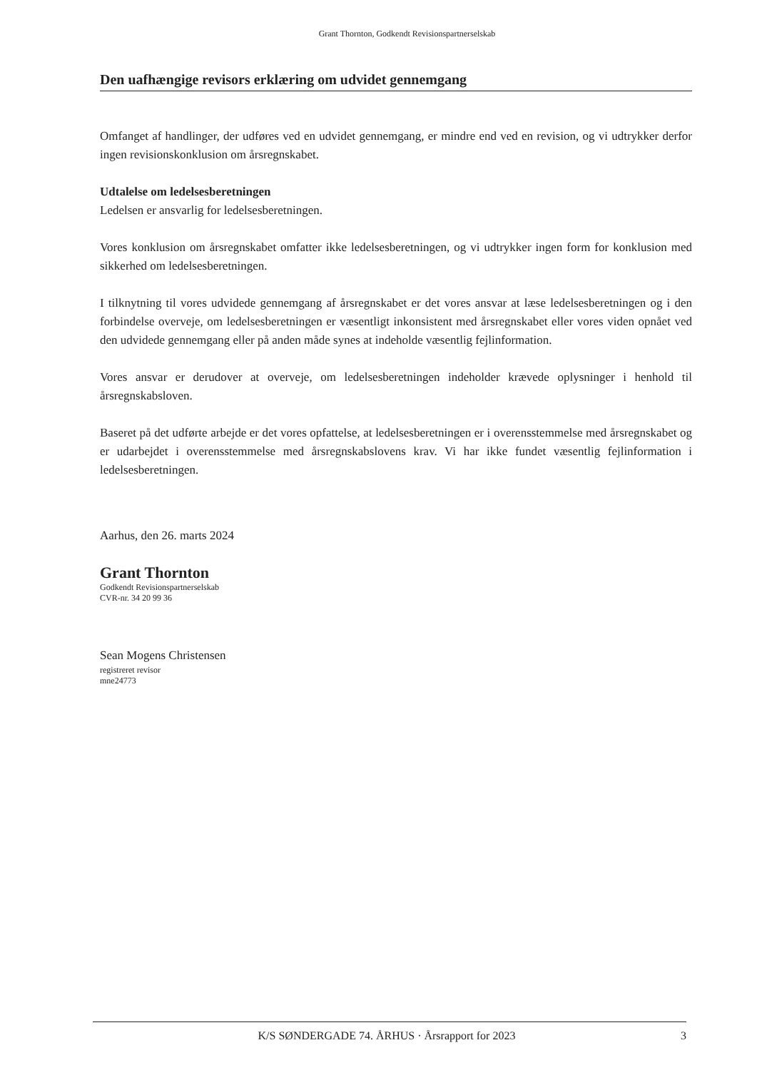Grant Thornton, Godkendt Revisionspartnerselskab
Den uafhængige revisors erklæring om udvidet gennemgang
Omfanget af handlinger, der udføres ved en udvidet gennemgang, er mindre end ved en revision, og vi udtrykker derfor ingen revisionskonklusion om årsregnskabet.
Udtalelse om ledelsesberetningen
Ledelsen er ansvarlig for ledelsesberetningen.
Vores konklusion om årsregnskabet omfatter ikke ledelsesberetningen, og vi udtrykker ingen form for konklusion med sikkerhed om ledelsesberetningen.
I tilknytning til vores udvidede gennemgang af årsregnskabet er det vores ansvar at læse ledelsesberetningen og i den forbindelse overveje, om ledelsesberetningen er væsentligt inkonsistent med årsregnskabet eller vores viden opnået ved den udvidede gennemgang eller på anden måde synes at indeholde væsentlig fejlinformation.
Vores ansvar er derudover at overveje, om ledelsesberetningen indeholder krævede oplysninger i henhold til årsregnskabsloven.
Baseret på det udførte arbejde er det vores opfattelse, at ledelsesberetningen er i overensstemmelse med årsregnskabet og er udarbejdet i overensstemmelse med årsregnskabslovens krav. Vi har ikke fundet væsentlig fejlinformation i ledelsesberetningen.
Aarhus, den 26. marts 2024
Grant Thornton
Godkendt Revisionspartnerselskab
CVR-nr. 34 20 99 36
Sean Mogens Christensen
registreret revisor
mne24773
K/S SØNDERGADE 74. ÅRHUS · Årsrapport for 2023 3